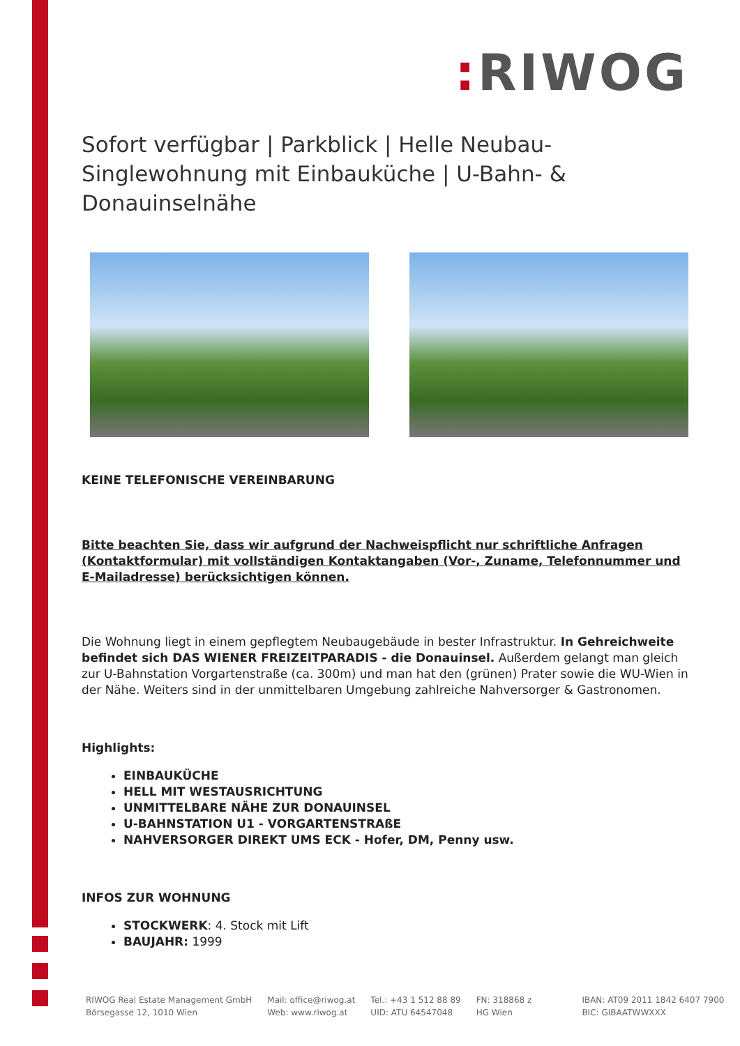: RIWOG
Sofort verfügbar | Parkblick | Helle Neubau-Singlewohnung mit Einbauküche | U-Bahn- & Donauinselnähe
KEINE TELEFONISCHE VEREINBARUNG
Bitte beachten Sie, dass wir aufgrund der Nachweispflicht nur schriftliche Anfragen (Kontaktformular) mit vollständigen Kontaktangaben (Vor-, Zuname, Telefonnummer und E-Mailadresse) berücksichtigen können.
Die Wohnung liegt in einem gepflegtem Neubaugebäude in bester Infrastruktur. In Gehreichweite befindet sich DAS WIENER FREIZEITPARADIS - die Donauinsel. Außerdem gelangt man gleich zur U-Bahnstation Vorgartenstraße (ca. 300m) und man hat den (grünen) Prater sowie die WU-Wien in der Nähe. Weiters sind in der unmittelbaren Umgebung zahlreiche Nahversorger & Gastronomen.
Highlights:
EINBAUKÜCHE
HELL MIT WESTAUSRICHTUNG
UNMITTELBARE NÄHE ZUR DONAUINSEL
U-BAHNSTATION U1 - VORGARTENSTRAßE
NAHVERSORGER DIREKT UMS ECK - Hofer, DM, Penny usw.
INFOS ZUR WOHNUNG
STOCKWERK: 4. Stock mit Lift
BAUJAHR: 1999
RIWOG Real Estate Management GmbH
Börsegasse 12, 1010 Wien
Mail: office@riwog.at
Web: www.riwog.at
Tel.: +43 1 512 88 89
UID: ATU 64547048
FN: 318868 z
HG Wien
IBAN: AT09 2011 1842 6407 7900
BIC: GIBAATWWXXX